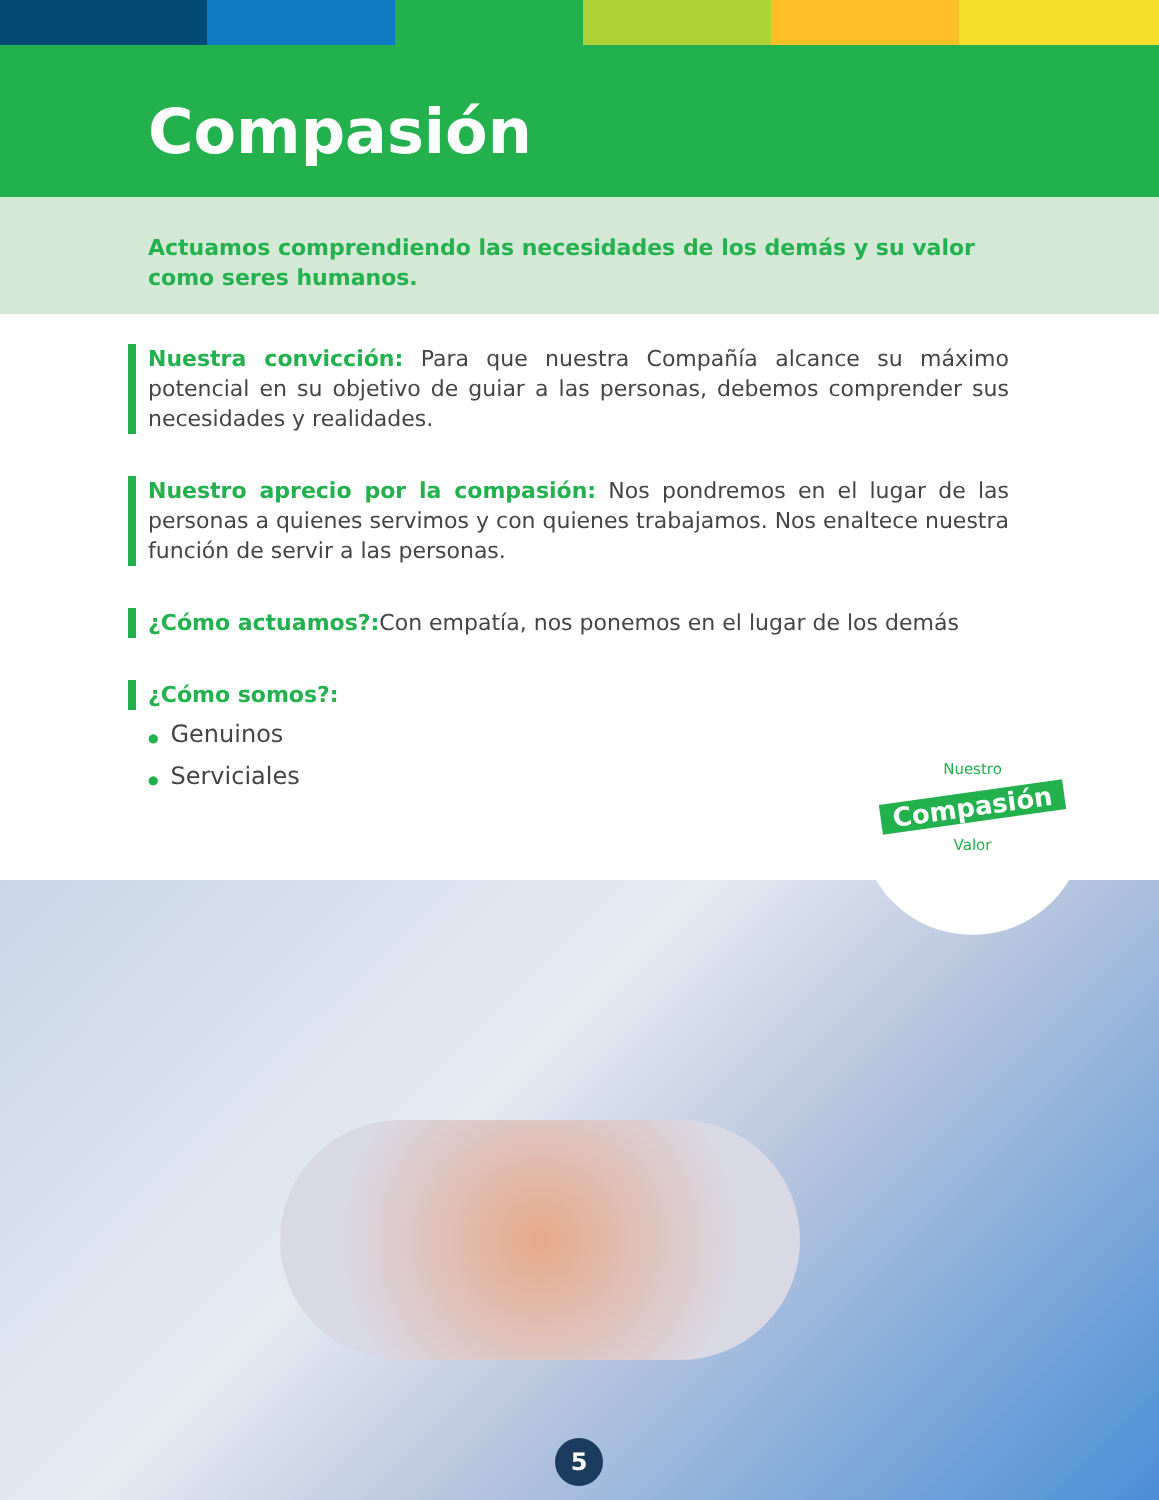Compasión
Actuamos comprendiendo las necesidades de los demás y su valor como seres humanos.
Nuestra convicción: Para que nuestra Compañía alcance su máximo potencial en su objetivo de guiar a las personas, debemos comprender sus necesidades y realidades.
Nuestro aprecio por la compasión: Nos pondremos en el lugar de las personas a quienes servimos y con quienes trabajamos. Nos enaltece nuestra función de servir a las personas.
¿Cómo actuamos?: Con empatía, nos ponemos en el lugar de los demás
¿Cómo somos?:
● Genuinos
● Serviciales
Nuestro
Compasión
Valor
5